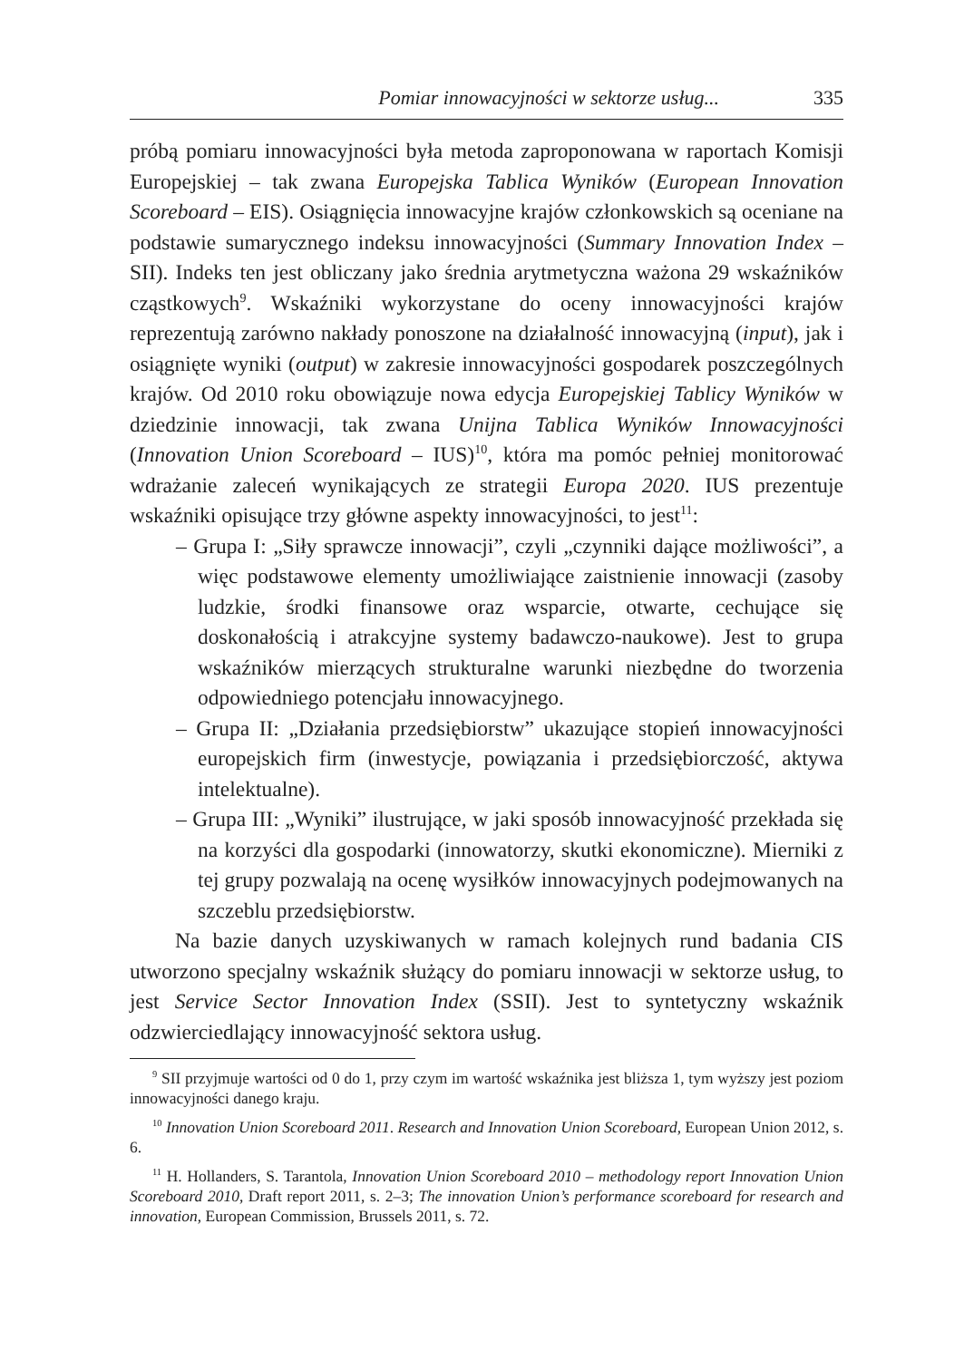Pomiar innowacyjności w sektorze usług... 335
próbą pomiaru innowacyjności była metoda zaproponowana w raportach Komisji Europejskiej – tak zwana Europejska Tablica Wyników (European Innovation Scoreboard – EIS). Osiągnięcia innowacyjne krajów członkowskich są oceniane na podstawie sumarycznego indeksu innowacyjności (Summary Innovation Index – SII). Indeks ten jest obliczany jako średnia arytmetyczna ważona 29 wskaźników cząstkowych<sup>9</sup>. Wskaźniki wykorzystane do oceny innowacyjności krajów reprezentują zarówno nakłady ponoszone na działalność innowacyjną (input), jak i osiągnięte wyniki (output) w zakresie innowacyjności gospodarek poszczególnych krajów. Od 2010 roku obowiązuje nowa edycja Europejskiej Tablicy Wyników w dziedzinie innowacji, tak zwana Unijna Tablica Wyników Innowacyjności (Innovation Union Scoreboard – IUS)<sup>10</sup>, która ma pomóc pełniej monitorować wdrażanie zaleceń wynikających ze strategii Europa 2020. IUS prezentuje wskaźniki opisujące trzy główne aspekty innowacyjności, to jest<sup>11</sup>:
– Grupa I: „Siły sprawcze innowacji”, czyli „czynniki dające możliwości”, a więc podstawowe elementy umożliwiające zaistnienie innowacji (zasoby ludzkie, środki finansowe oraz wsparcie, otwarte, cechujące się doskonałością i atrakcyjne systemy badawczo-naukowe). Jest to grupa wskaźników mierzących strukturalne warunki niezbędne do tworzenia odpowiedniego potencjału innowacyjnego.
– Grupa II: „Działania przedsiębiorstw” ukazujące stopień innowacyjności europejskich firm (inwestycje, powiązania i przedsiębiorczość, aktywa intelektualne).
– Grupa III: „Wyniki” ilustrujące, w jaki sposób innowacyjność przekłada się na korzyści dla gospodarki (innowatorzy, skutki ekonomiczne). Mierniki z tej grupy pozwalają na ocenę wysiłków innowacyjnych podejmowanych na szczeblu przedsiębiorstw.
Na bazie danych uzyskiwanych w ramach kolejnych rund badania CIS utworzono specjalny wskaźnik służący do pomiaru innowacji w sektorze usług, to jest Service Sector Innovation Index (SSII). Jest to syntetyczny wskaźnik odzwierciedlający innowacyjność sektora usług.
<sup>9</sup> SII przyjmuje wartości od 0 do 1, przy czym im wartość wskaźnika jest bliższa 1, tym wyższy jest poziom innowacyjności danego kraju.
<sup>10</sup> Innovation Union Scoreboard 2011. Research and Innovation Union Scoreboard, European Union 2012, s. 6.
<sup>11</sup> H. Hollanders, S. Tarantola, Innovation Union Scoreboard 2010 – methodology report Innovation Union Scoreboard 2010, Draft report 2011, s. 2–3; The innovation Union’s performance scoreboard for research and innovation, European Commission, Brussels 2011, s. 72.